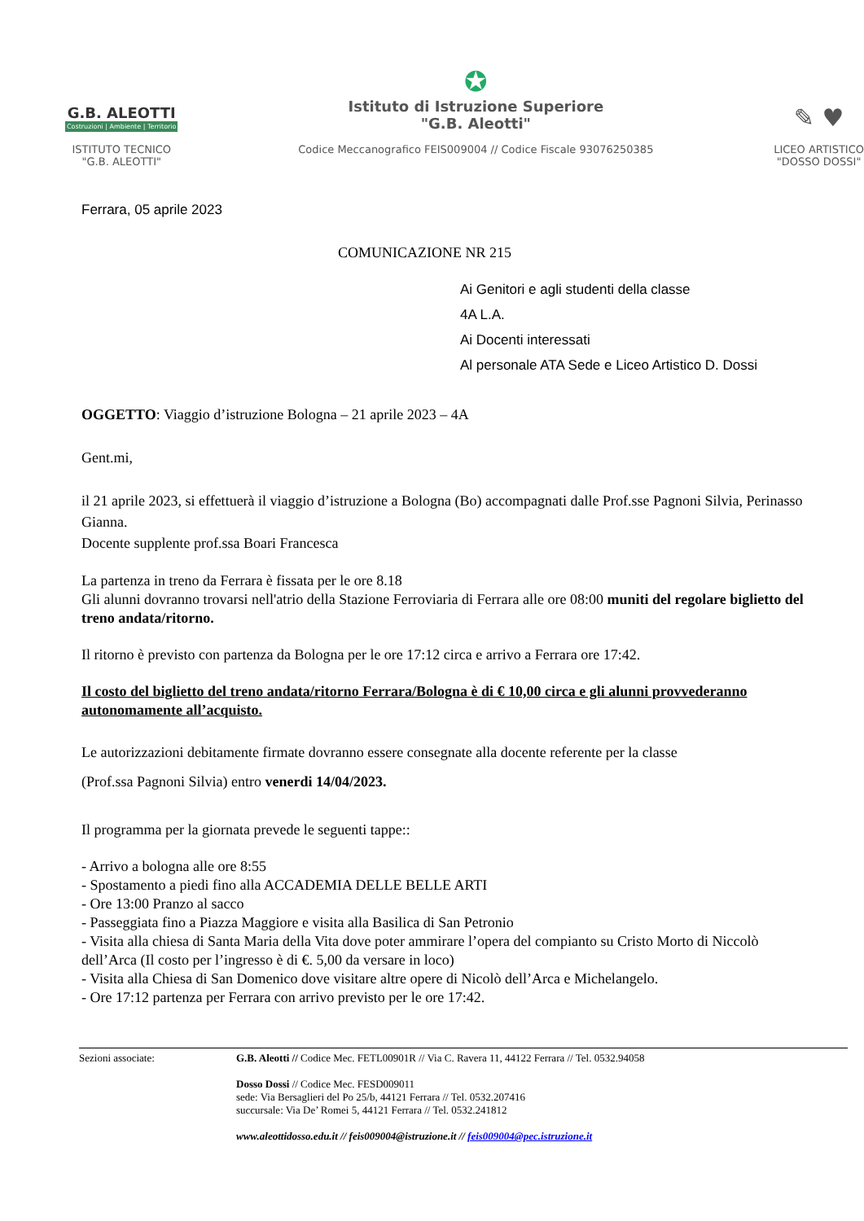G.B. ALEOTTI
Costruzioni | Ambiente | Territorio
ISTITUTO TECNICO
"G.B. ALEOTTI"
✪
Istituto di Istruzione Superiore
"G.B. Aleotti"
Codice Meccanografico FEIS009004 // Codice Fiscale 93076250385
✎ ♥
LICEO ARTISTICO
"DOSSO DOSSI"
Ferrara, 05 aprile 2023
COMUNICAZIONE NR 215
Ai Genitori e agli studenti della classe
4A L.A.
Ai Docenti interessati
Al personale ATA Sede e Liceo Artistico D. Dossi
OGGETTO: Viaggio d’istruzione Bologna – 21 aprile 2023 – 4A
Gent.mi,
il 21 aprile 2023, si effettuerà il viaggio d’istruzione a Bologna (Bo) accompagnati dalle Prof.sse Pagnoni Silvia, Perinasso Gianna.
Docente supplente prof.ssa Boari Francesca
La partenza in treno da Ferrara è fissata per le ore 8.18
Gli alunni dovranno trovarsi nell'atrio della Stazione Ferroviaria di Ferrara alle ore 08:00 muniti del regolare biglietto del treno andata/ritorno.
Il ritorno è previsto con partenza da Bologna per le ore 17:12 circa e arrivo a Ferrara ore 17:42.
Il costo del biglietto del treno andata/ritorno Ferrara/Bologna è di € 10,00 circa e gli alunni provvederanno autonomamente all’acquisto.
Le autorizzazioni debitamente firmate dovranno essere consegnate alla docente referente per la classe
(Prof.ssa Pagnoni Silvia) entro venerdi 14/04/2023.
Il programma per la giornata prevede le seguenti tappe::
- Arrivo a bologna alle ore 8:55
- Spostamento a piedi fino alla ACCADEMIA DELLE BELLE ARTI
- Ore 13:00 Pranzo al sacco
- Passeggiata fino a Piazza Maggiore e visita alla Basilica di San Petronio
- Visita alla chiesa di Santa Maria della Vita dove poter ammirare l’opera del compianto su Cristo Morto di Niccolò dell’Arca (Il costo per l’ingresso è di €. 5,00 da versare in loco)
- Visita alla Chiesa di San Domenico dove visitare altre opere di Nicolò dell’Arca e Michelangelo.
- Ore 17:12 partenza per Ferrara con arrivo previsto per le ore 17:42.
Sezioni associate: G.B. Aleotti // Codice Mec. FETL00901R // Via C. Ravera 11, 44122 Ferrara // Tel. 0532.94058
Dosso Dossi // Codice Mec. FESD009011
sede: Via Bersaglieri del Po 25/b, 44121 Ferrara // Tel. 0532.207416
succursale: Via De’ Romei 5, 44121 Ferrara // Tel. 0532.241812
www.aleottidosso.edu.it // feis009004@istruzione.it // feis009004@pec.istruzione.it